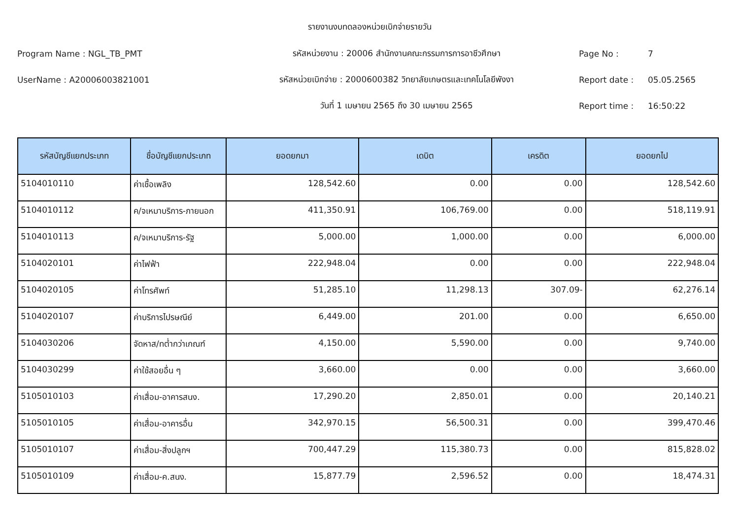รายงานงบทดลองหน่วยเบิกจ่ายรายวัน
Program Name : NGL_TB_PMT รหัสหน่วยงาน : 20006 สำนักงานคณะกรรมการการอาชีวศึกษา Page No : 7
UserName : A20006003821001
รหัสหน่วยเบิกจ่าย : 2000600382 วิทยาลัยเกษตรและเทคโนโลยีพังงา
Report date : 05.05.2565
วันที่ 1 เมษายน 2565 ถึง 30 เมษายน 2565 Report time : 16:50:22
| รหัสบัญชีแยกประเภท | ชื่อบัญชีแยกประเภท | ยอดยกมา | เดบิต | เครดิต | ยอดยกไป |
| --- | --- | --- | --- | --- | --- |
| 5104010110 | ค่าเชื้อเพลิง | 128,542.60 | 0.00 | 0.00 | 128,542.60 |
| 5104010112 | ค/จเหมาบริการ-ภายนอก | 411,350.91 | 106,769.00 | 0.00 | 518,119.91 |
| 5104010113 | ค/จเหมาบริการ-รัฐ | 5,000.00 | 1,000.00 | 0.00 | 6,000.00 |
| 5104020101 | ค่าไฟฟ้า | 222,948.04 | 0.00 | 0.00 | 222,948.04 |
| 5104020105 | ค่าโทรศัพท์ | 51,285.10 | 11,298.13 | 307.09- | 62,276.14 |
| 5104020107 | ค่าบริการไปรษณีย์ | 6,449.00 | 201.00 | 0.00 | 6,650.00 |
| 5104030206 | จัดหาส/ทต่ำกว่าเกณฑ์ | 4,150.00 | 5,590.00 | 0.00 | 9,740.00 |
| 5104030299 | ค่าใช้สอยอื่น ๆ | 3,660.00 | 0.00 | 0.00 | 3,660.00 |
| 5105010103 | ค่าเสื่อม-อาคารสนง. | 17,290.20 | 2,850.01 | 0.00 | 20,140.21 |
| 5105010105 | ค่าเสื่อม-อาคารอื่น | 342,970.15 | 56,500.31 | 0.00 | 399,470.46 |
| 5105010107 | ค่าเสื่อม-สิ่งปลูกฯ | 700,447.29 | 115,380.73 | 0.00 | 815,828.02 |
| 5105010109 | ค่าเสื่อม-ค.สนง. | 15,877.79 | 2,596.52 | 0.00 | 18,474.31 |